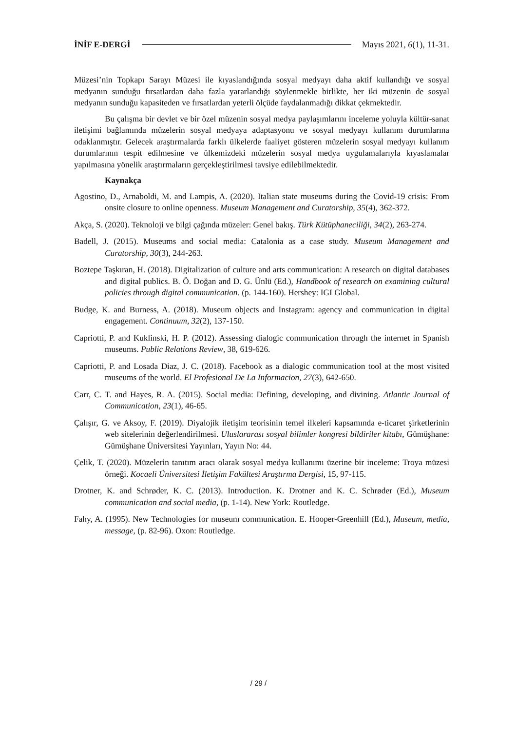İNİF E-DERGİ Mayıs 2021, 6(1), 11-31.
Müzesi’nin Topkapı Sarayı Müzesi ile kıyaslandığında sosyal medyayı daha aktif kullandığı ve sosyal medyanın sunduğu fırsatlardan daha fazla yararlandığı söylenmekle birlikte, her iki müzenin de sosyal medyanın sunduğu kapasiteden ve fırsatlardan yeterli ölçüde faydalanmadığı dikkat çekmektedir.
Bu çalışma bir devlet ve bir özel müzenin sosyal medya paylaşımlarını inceleme yoluyla kültür-sanat iletişimi bağlamında müzelerin sosyal medyaya adaptasyonu ve sosyal medyayı kullanım durumlarına odaklanmıştır. Gelecek araştırmalarda farklı ülkelerde faaliyet gösteren müzelerin sosyal medyayı kullanım durumlarının tespit edilmesine ve ülkemizdeki müzelerin sosyal medya uygulamalarıyla kıyaslamalar yapılmasına yönelik araştırmaların gerçekleştirilmesi tavsiye edilebilmektedir.
Kaynakça
Agostino, D., Arnaboldi, M. and Lampis, A. (2020). Italian state museums during the Covid-19 crisis: From onsite closure to online openness. Museum Management and Curatorship, 35(4), 362-372.
Akça, S. (2020). Teknoloji ve bilgi çağında müzeler: Genel bakış. Türk Kütüphaneciliği, 34(2), 263-274.
Badell, J. (2015). Museums and social media: Catalonia as a case study. Museum Management and Curatorship, 30(3), 244-263.
Boztepe Taşkıran, H. (2018). Digitalization of culture and arts communication: A research on digital databases and digital publics. B. Ö. Doğan and D. G. Ünlü (Ed.), Handbook of research on examining cultural policies through digital communication. (p. 144-160). Hershey: IGI Global.
Budge, K. and Burness, A. (2018). Museum objects and Instagram: agency and communication in digital engagement. Continuum, 32(2), 137-150.
Capriotti, P. and Kuklinski, H. P. (2012). Assessing dialogic communication through the internet in Spanish museums. Public Relations Review, 38, 619-626.
Capriotti, P. and Losada Diaz, J. C. (2018). Facebook as a dialogic communication tool at the most visited museums of the world. El Profesional De La Informacion, 27(3), 642-650.
Carr, C. T. and Hayes, R. A. (2015). Social media: Defining, developing, and divining. Atlantic Journal of Communication, 23(1), 46-65.
Çalışır, G. ve Aksoy, F. (2019). Diyalojik iletişim teorisinin temel ilkeleri kapsamında e-ticaret şirketlerinin web sitelerinin değerlendirilmesi. Uluslararası sosyal bilimler kongresi bildiriler kitabı, Gümüşhane: Gümüşhane Üniversitesi Yayınları, Yayın No: 44.
Çelik, T. (2020). Müzelerin tanıtım aracı olarak sosyal medya kullanımı üzerine bir inceleme: Troya müzesi örneği. Kocaeli Üniversitesi İletişim Fakültesi Araştırma Dergisi, 15, 97-115.
Drotner, K. and Schrøder, K. C. (2013). Introduction. K. Drotner and K. C. Schrøder (Ed.), Museum communication and social media, (p. 1-14). New York: Routledge.
Fahy, A. (1995). New Technologies for museum communication. E. Hooper-Greenhill (Ed.), Museum, media, message, (p. 82-96). Oxon: Routledge.
/ 29 /